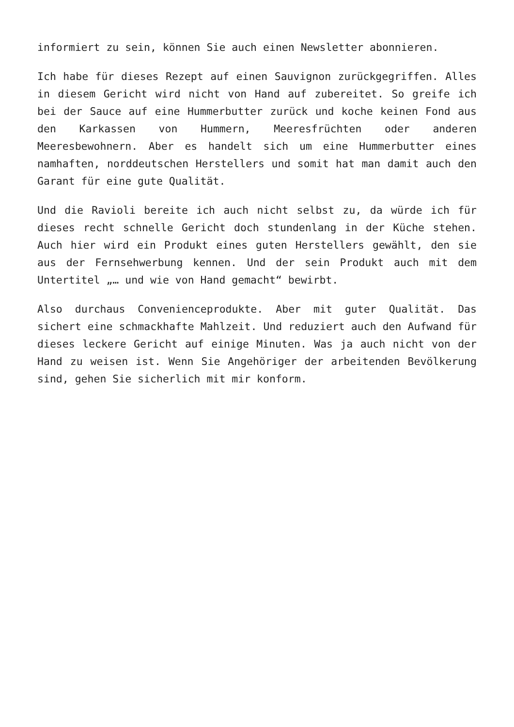informiert zu sein, können Sie auch einen Newsletter abonnieren.
Ich habe für dieses Rezept auf einen Sauvignon zurückgegriffen. Alles in diesem Gericht wird nicht von Hand auf zubereitet. So greife ich bei der Sauce auf eine Hummerbutter zurück und koche keinen Fond aus den Karkassen von Hummern, Meeresfrüchten oder anderen Meeresbewohnern. Aber es handelt sich um eine Hummerbutter eines namhaften, norddeutschen Herstellers und somit hat man damit auch den Garant für eine gute Qualität.
Und die Ravioli bereite ich auch nicht selbst zu, da würde ich für dieses recht schnelle Gericht doch stundenlang in der Küche stehen. Auch hier wird ein Produkt eines guten Herstellers gewählt, den sie aus der Fernsehwerbung kennen. Und der sein Produkt auch mit dem Untertitel „… und wie von Hand gemacht“ bewirbt.
Also durchaus Convenienceprodukte. Aber mit guter Qualität. Das sichert eine schmackhafte Mahlzeit. Und reduziert auch den Aufwand für dieses leckere Gericht auf einige Minuten. Was ja auch nicht von der Hand zu weisen ist. Wenn Sie Angehöriger der arbeitenden Bevölkerung sind, gehen Sie sicherlich mit mir konform.